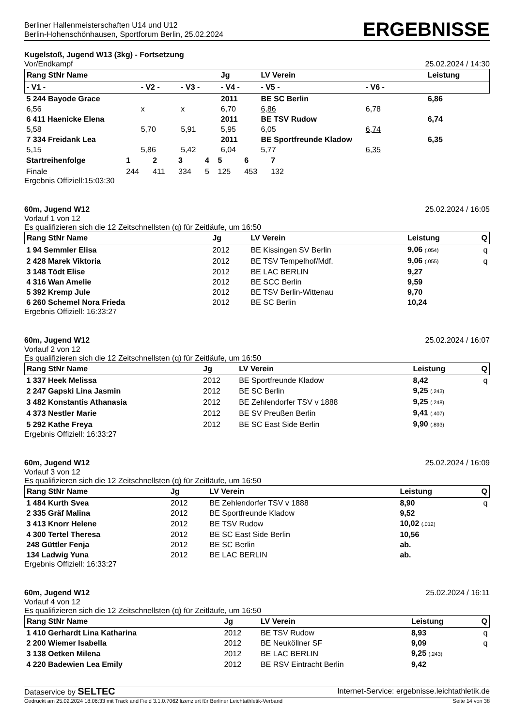Berliner Hallenmeisterschaften U14 und U12
Berlin-Hohenschönhausen, Sportforum Berlin, 25.02.2024
ERGEBNISSE
Kugelstoß, Jugend W13 (3kg) - Fortsetzung
Vor/Endkampf 25.02.2024 / 14:30
| Rang StNr Name | | | Jg | LV Verein | | Leistung |
| --- | --- | --- | --- | --- | --- | --- |
| - V1 - | - V2 - | - V3 - | - V4 - | - V5 - | - V6 - | |
| 5 244 Bayode Grace | | | 2011 | BE SC Berlin | | 6,86 |
| 6,56 | x | x | 6,70 | 6,86 | 6,78 | |
| 6 411 Haenicke Elena | | | 2011 | BE TSV Rudow | | 6,74 |
| 5,58 | 5,70 | 5,91 | 5,95 | 6,05 | 6,74 | |
| 7 334 Freidank Lea | | | 2011 | BE Sportfreunde Kladow | | 6,35 |
| 5,15 | 5,86 | 5,42 | 6,04 | 5,77 | 6,35 | |
| Startreihenfolge | 1 | 2 | 3 | 4 | 5 | 6 | 7 |
| --- | --- | --- | --- | --- | --- | --- | --- |
| Finale | 244 | 411 | 334 | 5 | 125 | 453 | 132 |
Ergebnis Offiziell:15:03:30
60m, Jugend W12 25.02.2024 / 16:05
Vorlauf 1 von 12
Es qualifizieren sich die 12 Zeitschnellsten (q) für Zeitläufe, um 16:50
| Rang StNr Name | Jg | LV Verein | Leistung | Q |
| --- | --- | --- | --- | --- |
| 1 94 Semmler Elisa | 2012 | BE Kissingen SV Berlin | 9,06 (.054) | q |
| 2 428 Marek Viktoria | 2012 | BE TSV Tempelhof/Mdf. | 9,06 (.055) | q |
| 3 148 Tödt Elise | 2012 | BE LAC BERLIN | 9,27 | |
| 4 316 Wan Amelie | 2012 | BE SCC Berlin | 9,59 | |
| 5 392 Kremp Jule | 2012 | BE TSV Berlin-Wittenau | 9,70 | |
| 6 260 Schemel Nora Frieda | 2012 | BE SC Berlin | 10,24 | |
Ergebnis Offiziell: 16:33:27
60m, Jugend W12 25.02.2024 / 16:07
Vorlauf 2 von 12
Es qualifizieren sich die 12 Zeitschnellsten (q) für Zeitläufe, um 16:50
| Rang StNr Name | Jg | LV Verein | Leistung | Q |
| --- | --- | --- | --- | --- |
| 1 337 Heek Melissa | 2012 | BE Sportfreunde Kladow | 8,42 | q |
| 2 247 Gapski Lina Jasmin | 2012 | BE SC Berlin | 9,25 (.243) | |
| 3 482 Konstantis Athanasia | 2012 | BE Zehlendorfer TSV v 1888 | 9,25 (.248) | |
| 4 373 Nestler Marie | 2012 | BE SV Preußen Berlin | 9,41 (.407) | |
| 5 292 Kathe Freya | 2012 | BE SC East Side Berlin | 9,90 (.893) | |
Ergebnis Offiziell: 16:33:27
60m, Jugend W12 25.02.2024 / 16:09
Vorlauf 3 von 12
Es qualifizieren sich die 12 Zeitschnellsten (q) für Zeitläufe, um 16:50
| Rang StNr Name | Jg | LV Verein | Leistung | Q |
| --- | --- | --- | --- | --- |
| 1 484 Kurth Svea | 2012 | BE Zehlendorfer TSV v 1888 | 8,90 | q |
| 2 335 Gräf Malina | 2012 | BE Sportfreunde Kladow | 9,52 | |
| 3 413 Knorr Helene | 2012 | BE TSV Rudow | 10,02 (.012) | |
| 4 300 Tertel Theresa | 2012 | BE SC East Side Berlin | 10,56 | |
| 248 Güttler Fenja | 2012 | BE SC Berlin | ab. | |
| 134 Ladwig Yuna | 2012 | BE LAC BERLIN | ab. | |
Ergebnis Offiziell: 16:33:27
60m, Jugend W12 25.02.2024 / 16:11
Vorlauf 4 von 12
Es qualifizieren sich die 12 Zeitschnellsten (q) für Zeitläufe, um 16:50
| Rang StNr Name | Jg | LV Verein | Leistung | Q |
| --- | --- | --- | --- | --- |
| 1 410 Gerhardt Lina Katharina | 2012 | BE TSV Rudow | 8,93 | q |
| 2 200 Wiemer Isabella | 2012 | BE Neuköllner SF | 9,09 | q |
| 3 138 Oetken Milena | 2012 | BE LAC BERLIN | 9,25 (.243) | |
| 4 220 Badewien Lea Emily | 2012 | BE RSV Eintracht Berlin | 9,42 | |
Dataservice by SELTEC Internet-Service: ergebnisse.leichtathletik.de
Gedruckt am 25.02.2024 18:06:33 mit Track and Field 3.1.0.7062 lizenziert für Berliner Leichtathletik-Verband Seite 14 von 38